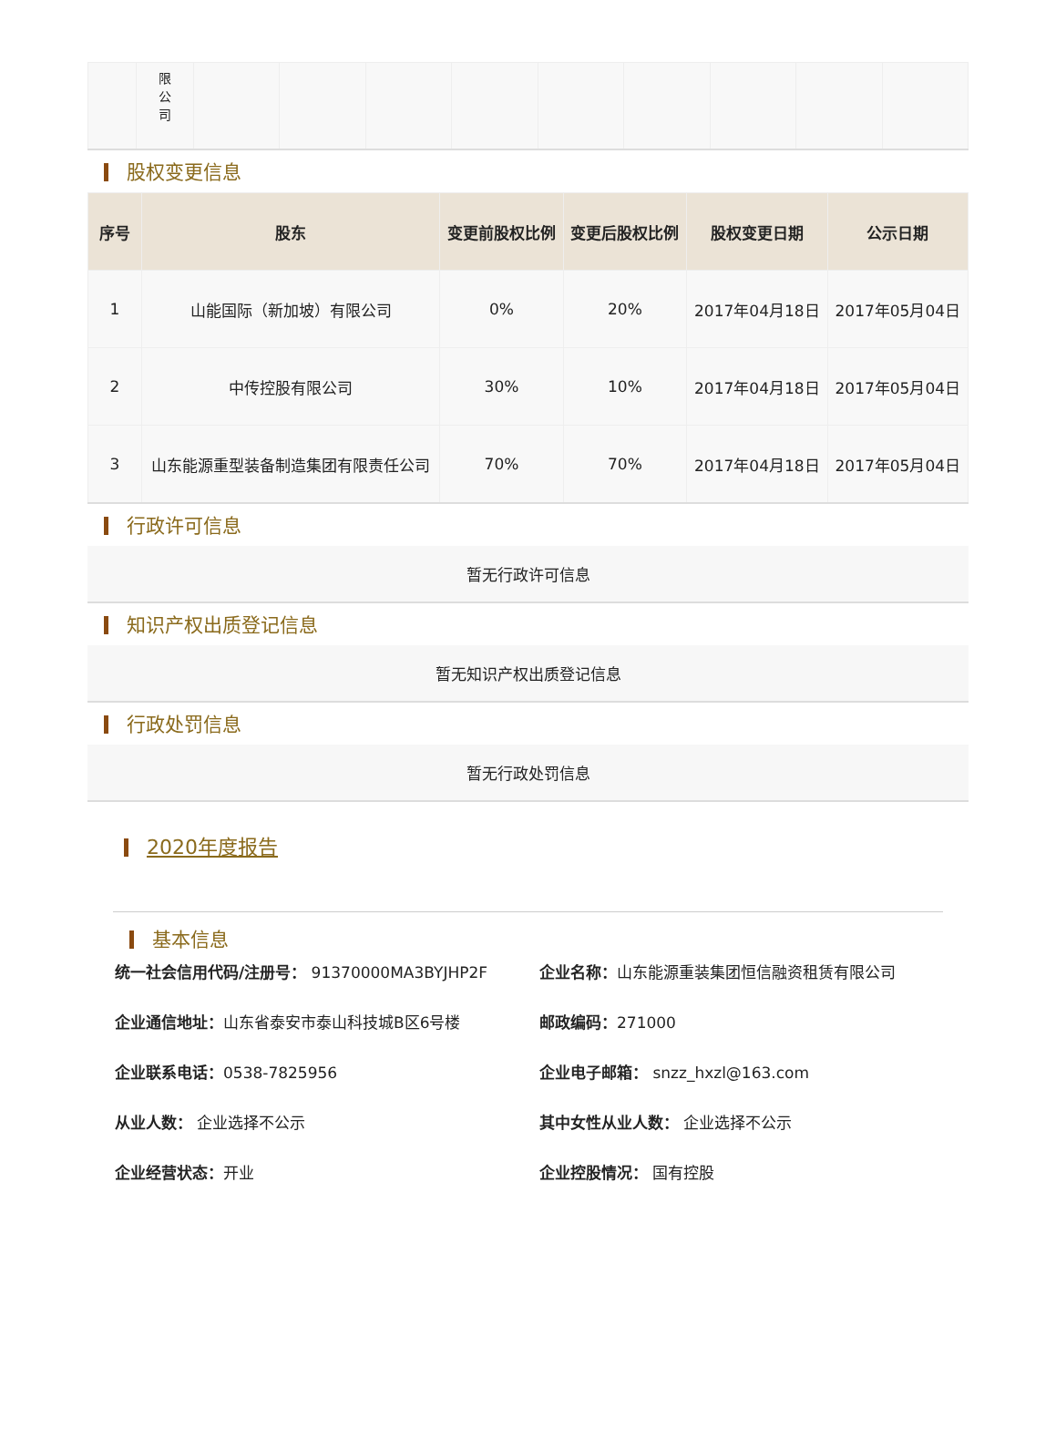| | 限 公 司 | | | | | | | | | |
股权变更信息
| 序号 | 股东 | 变更前股权比例 | 变更后股权比例 | 股权变更日期 | 公示日期 |
| --- | --- | --- | --- | --- | --- |
| 1 | 山能国际（新加坡）有限公司 | 0% | 20% | 2017年04月18日 | 2017年05月04日 |
| 2 | 中传控股有限公司 | 30% | 10% | 2017年04月18日 | 2017年05月04日 |
| 3 | 山东能源重型装备制造集团有限责任公司 | 70% | 70% | 2017年04月18日 | 2017年05月04日 |
行政许可信息
暂无行政许可信息
知识产权出质登记信息
暂无知识产权出质登记信息
行政处罚信息
暂无行政处罚信息
2020年度报告
基本信息
统一社会信用代码/注册号： 91370000MA3BYJHP2F
企业名称：山东能源重装集团恒信融资租赁有限公司
企业通信地址：山东省泰安市泰山科技城B区6号楼
邮政编码：271000
企业联系电话：0538-7825956
企业电子邮箱： snzz_hxzl@163.com
从业人数： 企业选择不公示
其中女性从业人数： 企业选择不公示
企业经营状态：开业
企业控股情况： 国有控股